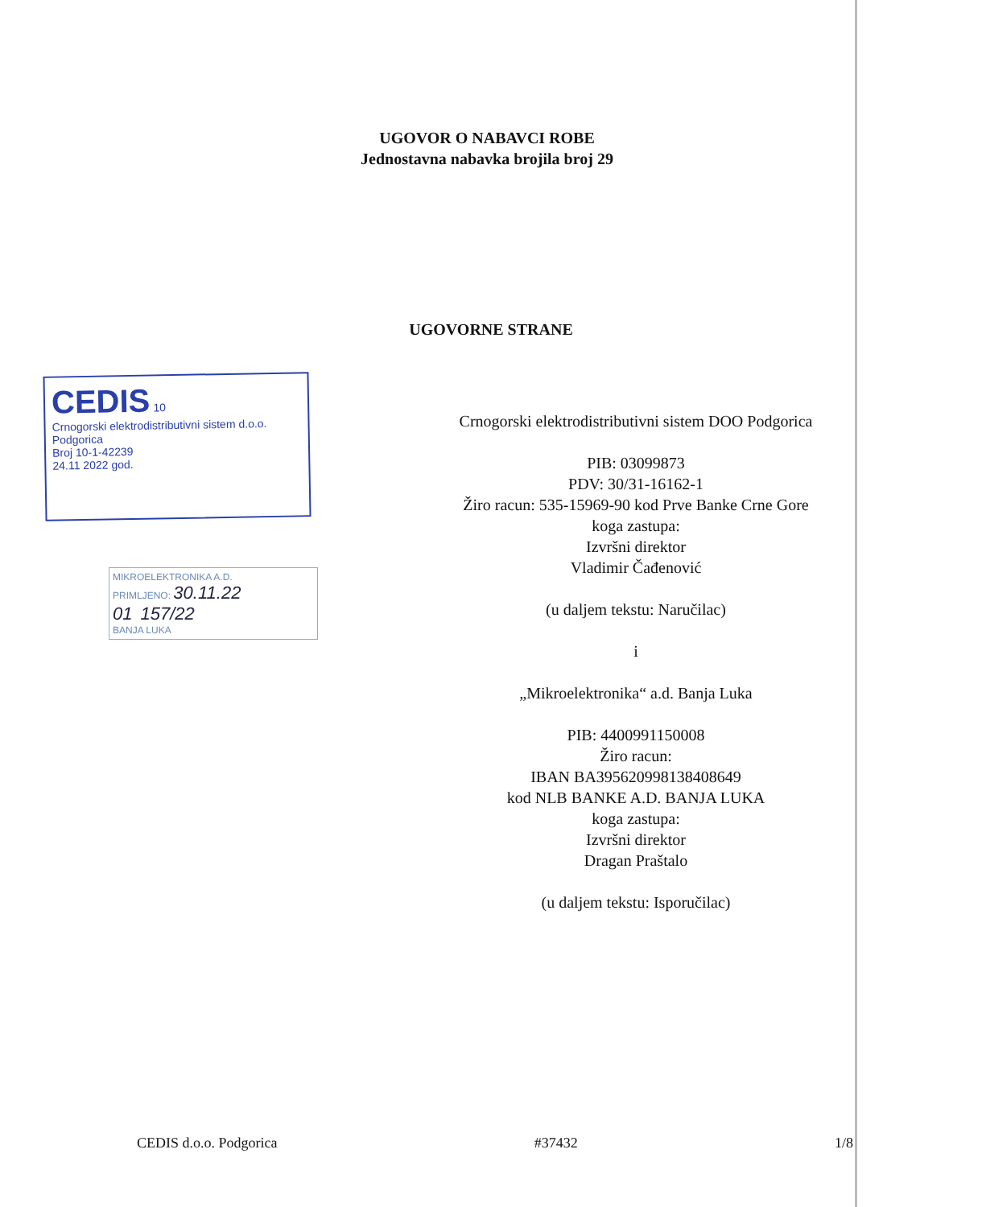UGOVOR O NABAVCI ROBE
Jednostavna nabavka brojila broj 29
UGOVORNE STRANE
CEDIS 10
Crnogorski elektrodistributivni sistem d.o.o. Podgorica
Broj 10-1-42239
24.11 2022 god.
MIKROELEKTRONIKA A.D.
PRIMLJENO: 30.11.22
01 157/22
BANJA LUKA
Crnogorski elektrodistributivni sistem DOO Podgorica
PIB: 03099873
PDV: 30/31-16162-1
Žiro racun: 535-15969-90 kod Prve Banke Crne Gore
koga zastupa:
Izvršni direktor
Vladimir Čađenović
(u daljem tekstu: Naručilac)
i
„Mikroelektronika“ a.d. Banja Luka
PIB: 4400991150008
Žiro racun:
IBAN BA395620998138408649
kod NLB BANKE A.D. BANJA LUKA
koga zastupa:
Izvršni direktor
Dragan Praštalo
(u daljem tekstu: Isporučilac)
CEDIS d.o.o. Podgorica #37432 1/8